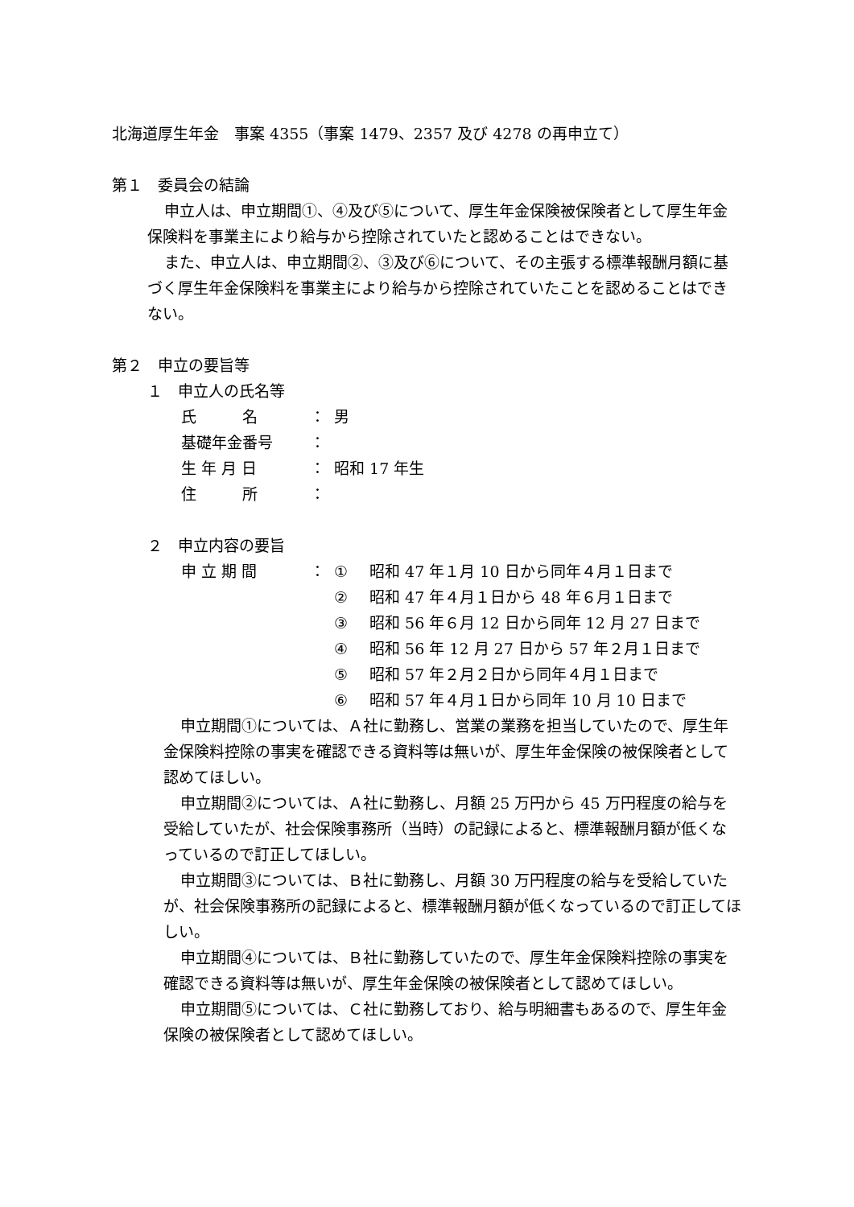北海道厚生年金　事案 4355（事案 1479、2357 及び 4278 の再申立て）
第１　委員会の結論
申立人は、申立期間①、④及び⑤について、厚生年金保険被保険者として厚生年金保険料を事業主により給与から控除されていたと認めることはできない。
また、申立人は、申立期間②、③及び⑥について、その主張する標準報酬月額に基づく厚生年金保険料を事業主により給与から控除されていたことを認めることはできない。
第２　申立の要旨等
１　申立人の氏名等
| 氏 名 | ： | 男 |
| 基礎年金番号 | ： | |
| 生 年 月 日 | ： | 昭和 17 年生 |
| 住 所 | ： | |
２　申立内容の要旨
| 申 立 期 間 | ： | ① | 昭和 47 年１月 10 日から同年４月１日まで |
| | | ② | 昭和 47 年４月１日から 48 年６月１日まで |
| | | ③ | 昭和 56 年６月 12 日から同年 12 月 27 日まで |
| | | ④ | 昭和 56 年 12 月 27 日から 57 年２月１日まで |
| | | ⑤ | 昭和 57 年２月２日から同年４月１日まで |
| | | ⑥ | 昭和 57 年４月１日から同年 10 月 10 日まで |
申立期間①については、Ａ社に勤務し、営業の業務を担当していたので、厚生年金保険料控除の事実を確認できる資料等は無いが、厚生年金保険の被保険者として認めてほしい。
申立期間②については、Ａ社に勤務し、月額 25 万円から 45 万円程度の給与を受給していたが、社会保険事務所（当時）の記録によると、標準報酬月額が低くなっているので訂正してほしい。
申立期間③については、Ｂ社に勤務し、月額 30 万円程度の給与を受給していたが、社会保険事務所の記録によると、標準報酬月額が低くなっているので訂正してほしい。
申立期間④については、Ｂ社に勤務していたので、厚生年金保険料控除の事実を確認できる資料等は無いが、厚生年金保険の被保険者として認めてほしい。
申立期間⑤については、Ｃ社に勤務しており、給与明細書もあるので、厚生年金保険の被保険者として認めてほしい。